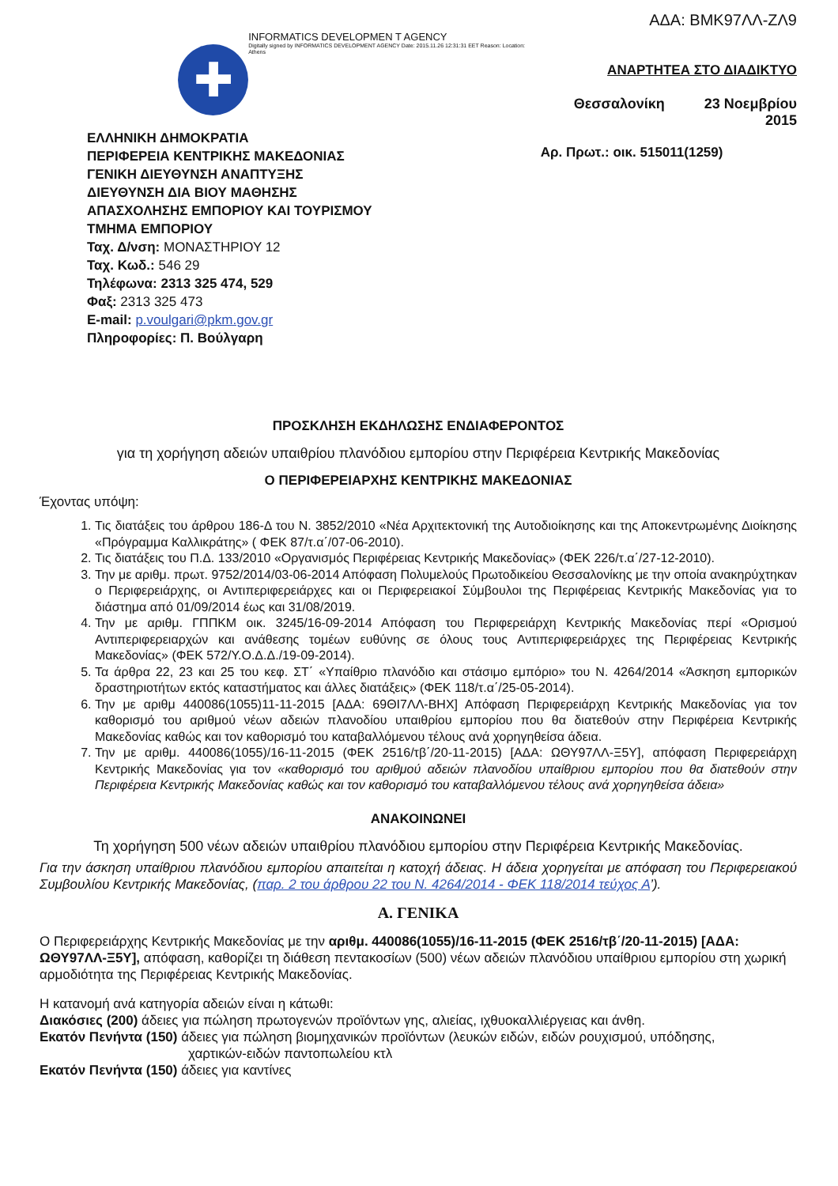✚
INFORMATICS DEVELOPMEN T AGENCY
Digitally signed by INFORMATICS DEVELOPMENT AGENCY Date: 2015.11.26 12:31:31 EET Reason: Location: Athens
ΑΔΑ: ΒΜΚ97ΛΛ-ΖΛ9
ΑΝΑΡΤΗΤΕΑ ΣΤΟ ΔΙΑΔΙΚΤΥΟ
Θεσσαλονίκη 23 Νοεμβρίου 2015
Αρ. Πρωτ.: οικ. 515011(1259)
ΕΛΛΗΝΙΚΗ ΔΗΜΟΚΡΑΤΙΑ
ΠΕΡΙΦΕΡΕΙΑ ΚΕΝΤΡΙΚΗΣ ΜΑΚΕΔΟΝΙΑΣ
ΓΕΝΙΚΗ ΔΙΕΥΘΥΝΣΗ ΑΝΑΠΤΥΞΗΣ
ΔΙΕΥΘΥΝΣΗ ΔΙΑ ΒΙΟΥ ΜΑΘΗΣΗΣ
ΑΠΑΣΧΟΛΗΣΗΣ ΕΜΠΟΡΙΟΥ ΚΑΙ ΤΟΥΡΙΣΜΟΥ
ΤΜΗΜΑ ΕΜΠΟΡΙΟΥ
Ταχ. Δ/νση: ΜΟΝΑΣΤΗΡΙΟΥ 12
Ταχ. Κωδ.: 546 29
Τηλέφωνα: 2313 325 474, 529
Φαξ: 2313 325 473
E-mail: p.voulgari@pkm.gov.gr
Πληροφορίες: Π. Βούλγαρη
ΠΡΟΣΚΛΗΣΗ ΕΚΔΗΛΩΣΗΣ ΕΝΔΙΑΦΕΡΟΝΤΟΣ
για τη χορήγηση αδειών υπαιθρίου πλανόδιου εμπορίου στην Περιφέρεια Κεντρικής Μακεδονίας
Ο ΠΕΡΙΦΕΡΕΙΑΡΧΗΣ ΚΕΝΤΡΙΚΗΣ ΜΑΚΕΔΟΝΙΑΣ
Έχοντας υπόψη:
1. Τις διατάξεις του άρθρου 186-Δ του Ν. 3852/2010 «Νέα Αρχιτεκτονική της Αυτοδιοίκησης και της Αποκεντρωμένης Διοίκησης «Πρόγραμμα Καλλικράτης» ( ΦΕΚ 87/τ.α΄/07-06-2010).
2. Τις διατάξεις του Π.Δ. 133/2010 «Οργανισμός Περιφέρειας Κεντρικής Μακεδονίας» (ΦΕΚ 226/τ.α΄/27-12-2010).
3. Την με αριθμ. πρωτ. 9752/2014/03-06-2014 Απόφαση Πολυμελούς Πρωτοδικείου Θεσσαλονίκης με την οποία ανακηρύχτηκαν ο Περιφερειάρχης, οι Αντιπεριφερειάρχες και οι Περιφερειακοί Σύμβουλοι της Περιφέρειας Κεντρικής Μακεδονίας για το διάστημα από 01/09/2014 έως και 31/08/2019.
4. Την με αριθμ. ΓΠΠΚΜ οικ. 3245/16-09-2014 Απόφαση του Περιφερειάρχη Κεντρικής Μακεδονίας περί «Ορισμού Αντιπεριφερειαρχών και ανάθεσης τομέων ευθύνης σε όλους τους Αντιπεριφερειάρχες της Περιφέρειας Κεντρικής Μακεδονίας» (ΦΕΚ 572/Υ.Ο.Δ.Δ./19-09-2014).
5. Τα άρθρα 22, 23 και 25 του κεφ. ΣΤ΄ «Υπαίθριο πλανόδιο και στάσιμο εμπόριο» του Ν. 4264/2014 «Άσκηση εμπορικών δραστηριοτήτων εκτός καταστήματος και άλλες διατάξεις» (ΦΕΚ 118/τ.α΄/25-05-2014).
6. Την με αριθμ 440086(1055)11-11-2015 [ΑΔΑ: 69ΘΙ7ΛΛ-ΒΗΧ] Απόφαση Περιφερειάρχη Κεντρικής Μακεδονίας για τον καθορισμό του αριθμού νέων αδειών πλανοδίου υπαιθρίου εμπορίου που θα διατεθούν στην Περιφέρεια Κεντρικής Μακεδονίας καθώς και τον καθορισμό του καταβαλλόμενου τέλους ανά χορηγηθείσα άδεια.
7. Την με αριθμ. 440086(1055)/16-11-2015 (ΦΕΚ 2516/τβ΄/20-11-2015) [ΑΔΑ: ΩΘΥ97ΛΛ-Ξ5Υ], απόφαση Περιφερειάρχη Κεντρικής Μακεδονίας για τον «καθορισμό του αριθμού αδειών πλανοδίου υπαίθριου εμπορίου που θα διατεθούν στην Περιφέρεια Κεντρικής Μακεδονίας καθώς και τον καθορισμό του καταβαλλόμενου τέλους ανά χορηγηθείσα άδεια»
ΑΝΑΚΟΙΝΩΝΕΙ
Τη χορήγηση 500 νέων αδειών υπαιθρίου πλανόδιου εμπορίου στην Περιφέρεια Κεντρικής Μακεδονίας.
Για την άσκηση υπαίθριου πλανόδιου εμπορίου απαιτείται η κατοχή άδειας. Η άδεια χορηγείται με απόφαση του Περιφερειακού Συμβουλίου Κεντρικής Μακεδονίας, (παρ. 2 του άρθρου 22 του Ν. 4264/2014 - ΦΕΚ 118/2014 τεύχος Α’).
Α. ΓΕΝΙΚΑ
Ο Περιφερειάρχης Κεντρικής Μακεδονίας με την αριθμ. 440086(1055)/16-11-2015 (ΦΕΚ 2516/τβ΄/20-11-2015) [ΑΔΑ: ΩΘΥ97ΛΛ-Ξ5Υ], απόφαση, καθορίζει τη διάθεση πεντακοσίων (500) νέων αδειών πλανόδιου υπαίθριου εμπορίου στη χωρική αρμοδιότητα της Περιφέρειας Κεντρικής Μακεδονίας.
Η κατανομή ανά κατηγορία αδειών είναι η κάτωθι:
Διακόσιες (200) άδειες για πώληση πρωτογενών προϊόντων γης, αλιείας, ιχθυοκαλλιέργειας και άνθη.
Εκατόν Πενήντα (150) άδειες για πώληση βιομηχανικών προϊόντων (λευκών ειδών, ειδών ρουχισμού, υπόδησης,
χαρτικών-ειδών παντοπωλείου κτλ
Εκατόν Πενήντα (150) άδειες για καντίνες